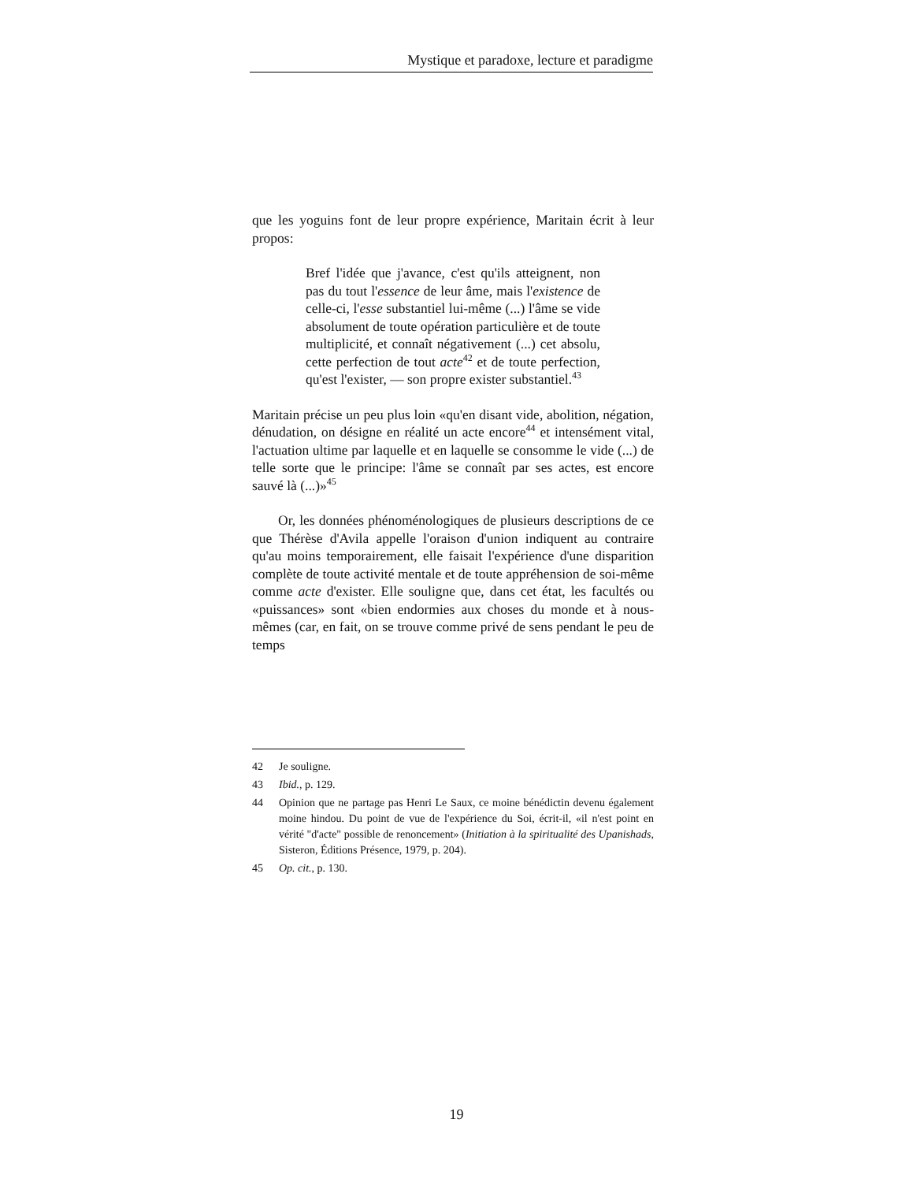Mystique et paradoxe, lecture et paradigme
que les yoguins font de leur propre expérience, Maritain écrit à leur propos:
Bref l'idée que j'avance, c'est qu'ils atteignent, non pas du tout l'essence de leur âme, mais l'existence de celle-ci, l'esse substantiel lui-même (...) l'âme se vide absolument de toute opération particulière et de toute multiplicité, et connaît négativement (...) cet absolu, cette perfection de tout acte<sup>42</sup> et de toute perfection, qu'est l'exister, — son propre exister substantiel.<sup>43</sup>
Maritain précise un peu plus loin «qu'en disant vide, abolition, négation, dénudation, on désigne en réalité un acte encore<sup>44</sup> et intensément vital, l'actuation ultime par laquelle et en laquelle se consomme le vide (...) de telle sorte que le principe: l'âme se connaît par ses actes, est encore sauvé là (...)»<sup>45</sup>
Or, les données phénoménologiques de plusieurs descriptions de ce que Thérèse d'Avila appelle l'oraison d'union indiquent au contraire qu'au moins temporairement, elle faisait l'expérience d'une disparition complète de toute activité mentale et de toute appréhension de soi-même comme acte d'exister. Elle souligne que, dans cet état, les facultés ou «puissances» sont «bien endormies aux choses du monde et à nous-mêmes (car, en fait, on se trouve comme privé de sens pendant le peu de temps
42 Je souligne.
43 Ibid., p. 129.
44 Opinion que ne partage pas Henri Le Saux, ce moine bénédictin devenu également moine hindou. Du point de vue de l'expérience du Soi, écrit-il, «il n'est point en vérité "d'acte" possible de renoncement» (Initiation à la spiritualité des Upanishads, Sisteron, Éditions Présence, 1979, p. 204).
45 Op. cit., p. 130.
19